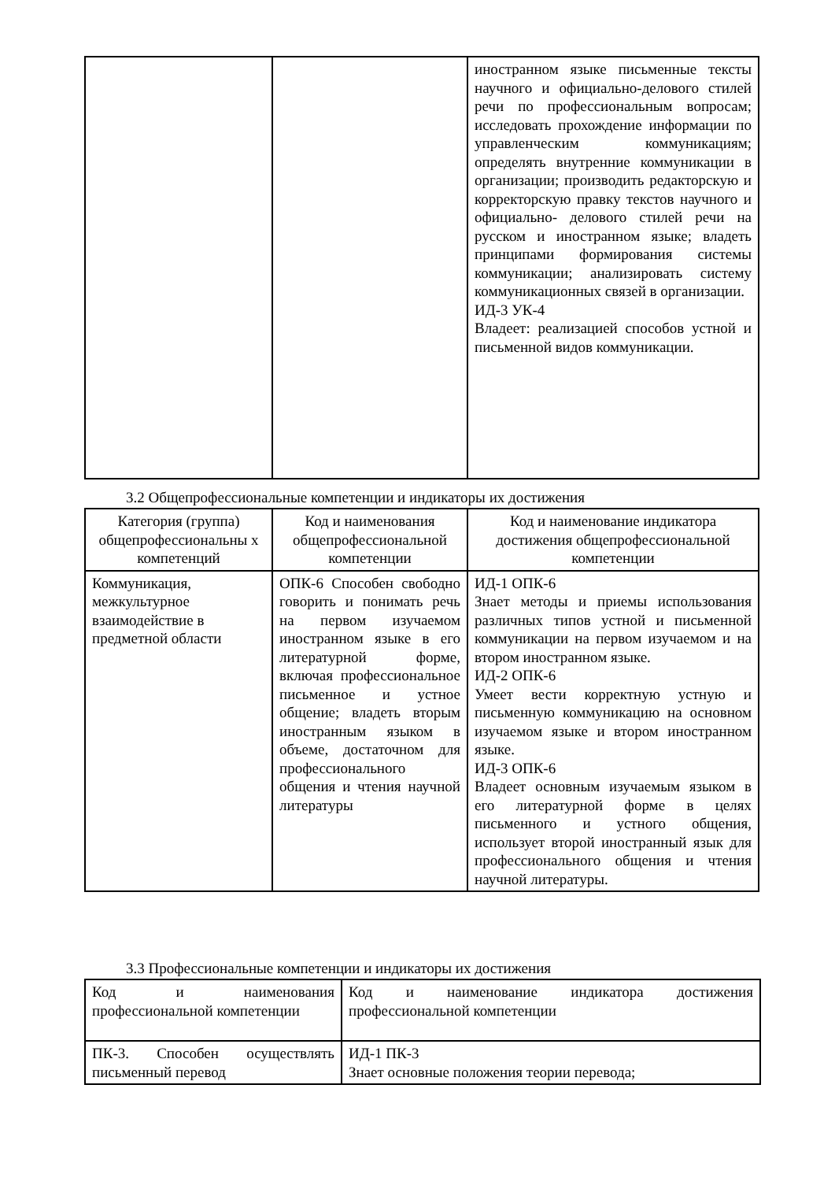| | | иностранном языке письменные тексты научного и официально-делового стилей речи по профессиональным вопросам; исследовать прохождение информации по управленческим коммуникациям; определять внутренние коммуникации в организации; производить редакторскую и корректорскую правку текстов научного и официально- делового стилей речи на русском и иностранном языке; владеть принципами формирования системы коммуникации; анализировать систему коммуникационных связей в организации. ИД-3 УК-4 Владеет: реализацией способов устной и письменной видов коммуникации. |
3.2 Общепрофессиональные компетенции и индикаторы их достижения
| Категория (группа) общепрофессиональны х компетенций | Код и наименования общепрофессиональной компетенции | Код и наименование индикатора достижения общепрофессиональной компетенции |
| Коммуникация, межкультурное взаимодействие в предметной области | ОПК-6 Способен свободно говорить и понимать речь на первом изучаемом иностранном языке в его литературной форме, включая профессиональное письменное и устное общение; владеть вторым иностранным языком в объеме, достаточном для профессионального общения и чтения научной литературы | ИД-1 ОПК-6 Знает методы и приемы использования различных типов устной и письменной коммуникации на первом изучаемом и на втором иностранном языке. ИД-2 ОПК-6 Умеет вести корректную устную и письменную коммуникацию на основном изучаемом языке и втором иностранном языке. ИД-3 ОПК-6 Владеет основным изучаемым языком в его литературной форме в целях письменного и устного общения, использует второй иностранный язык для профессионального общения и чтения научной литературы. |
3.3 Профессиональные компетенции и индикаторы их достижения
| Код и наименования профессиональной компетенции | Код и наименование индикатора достижения профессиональной компетенции |
| ПК-3. Способен осуществлять письменный перевод | ИД-1 ПК-3 Знает основные положения теории перевода; |